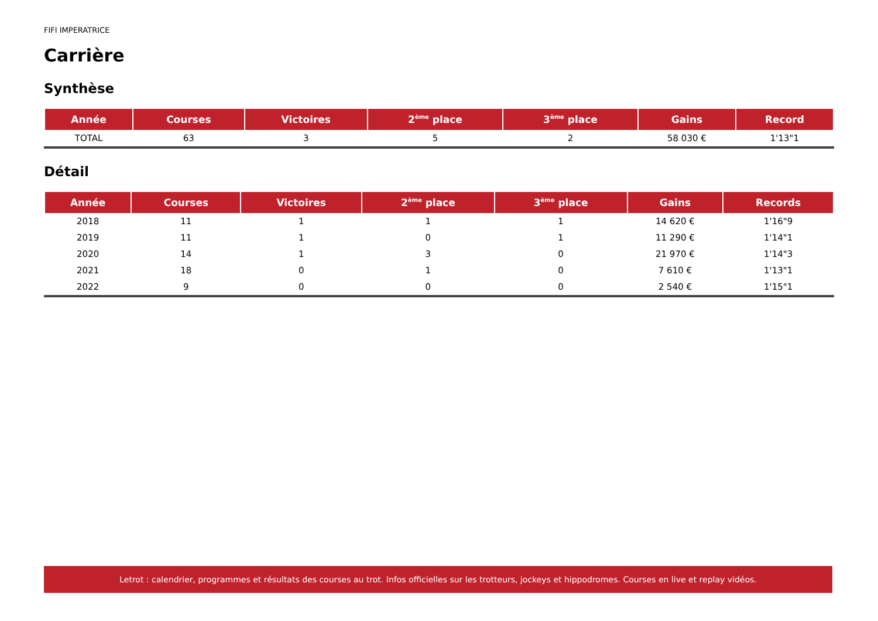FIFI IMPERATRICE
Carrière
Synthèse
| Année | Courses | Victoires | 2<sup>ème</sup> place | 3<sup>ème</sup> place | Gains | Record |
| --- | --- | --- | --- | --- | --- | --- |
| TOTAL | 63 | 3 | 5 | 2 | 58 030 € | 1'13"1 |
Détail
| Année | Courses | Victoires | 2<sup>ème</sup> place | 3<sup>ème</sup> place | Gains | Records |
| --- | --- | --- | --- | --- | --- | --- |
| 2018 | 11 | 1 | 1 | 1 | 14 620 € | 1'16"9 |
| 2019 | 11 | 1 | 0 | 1 | 11 290 € | 1'14"1 |
| 2020 | 14 | 1 | 3 | 0 | 21 970 € | 1'14"3 |
| 2021 | 18 | 0 | 1 | 0 | 7 610 € | 1'13"1 |
| 2022 | 9 | 0 | 0 | 0 | 2 540 € | 1'15"1 |
Letrot : calendrier, programmes et résultats des courses au trot. Infos officielles sur les trotteurs, jockeys et hippodromes. Courses en live et replay vidéos.